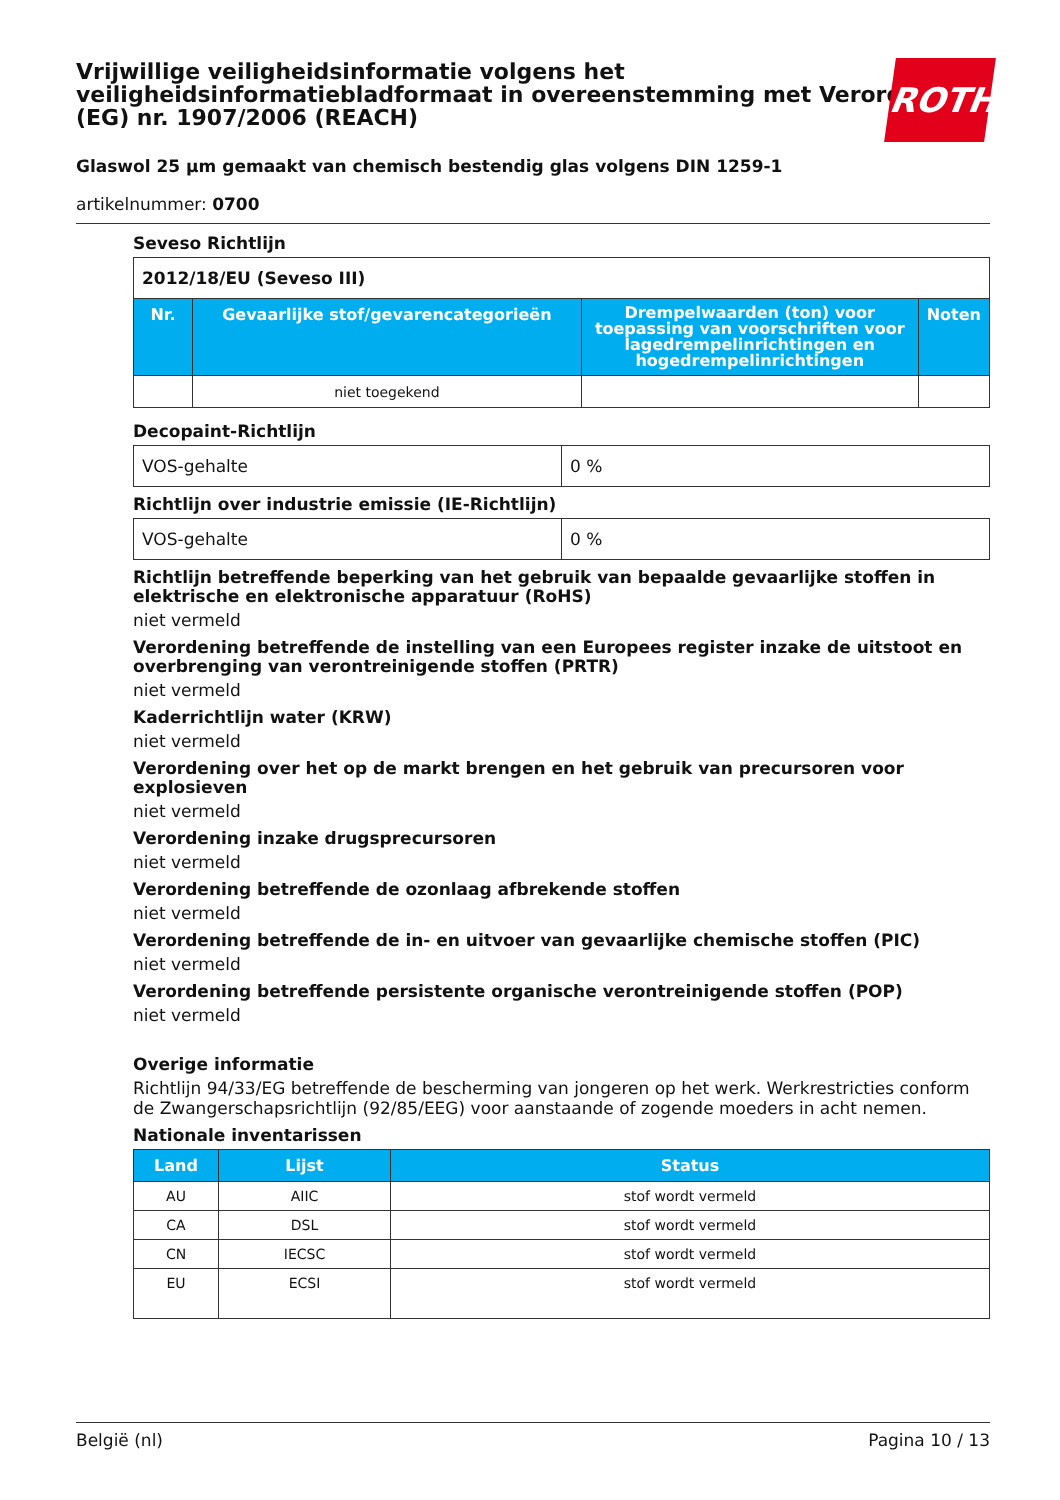Vrijwillige veiligheidsinformatie volgens het veiligheidsinformatiebladformaat in overeenstemming met Verordening (EG) nr. 1907/2006 (REACH)
ROTH
Glaswol 25 µm gemaakt van chemisch bestendig glas volgens DIN 1259-1
artikelnummer: 0700
Seveso Richtlijn
| 2012/18/EU (Seveso III) | | | |
| Nr. | Gevaarlijke stof/gevarencategorieën | Drempelwaarden (ton) voor toepassing van voorschriften voor lagedrempelin­richtingen en hogedrempelinrichtingen | Noten |
| | niet toegekend | | |
Decopaint-Richtlijn
| VOS-gehalte | 0 % |
Richtlijn over industrie emissie (IE-Richtlijn)
| VOS-gehalte | 0 % |
Richtlijn betreffende beperking van het gebruik van bepaalde gevaarlijke stoffen in elektrische en elektronische apparatuur (RoHS)
niet vermeld
Verordening betreffende de instelling van een Europees register inzake de uitstoot en overbrenging van verontreinigende stoffen (PRTR)
niet vermeld
Kaderrichtlijn water (KRW)
niet vermeld
Verordening over het op de markt brengen en het gebruik van precursoren voor explosieven
niet vermeld
Verordening inzake drugsprecursoren
niet vermeld
Verordening betreffende de ozonlaag afbrekende stoffen
niet vermeld
Verordening betreffende de in- en uitvoer van gevaarlijke chemische stoffen (PIC)
niet vermeld
Verordening betreffende persistente organische verontreinigende stoffen (POP)
niet vermeld
Overige informatie
Richtlijn 94/33/EG betreffende de bescherming van jongeren op het werk. Werkrestricties conform de Zwangerschapsrichtlijn (92/85/EEG) voor aanstaande of zogende moeders in acht nemen.
Nationale inventarissen
| Land | Lijst | Status |
| --- | --- | --- |
| AU | AIIC | stof wordt vermeld |
| CA | DSL | stof wordt vermeld |
| CN | IECSC | stof wordt vermeld |
| EU | ECSI | stof wordt vermeld |
België (nl) Pagina 10 / 13